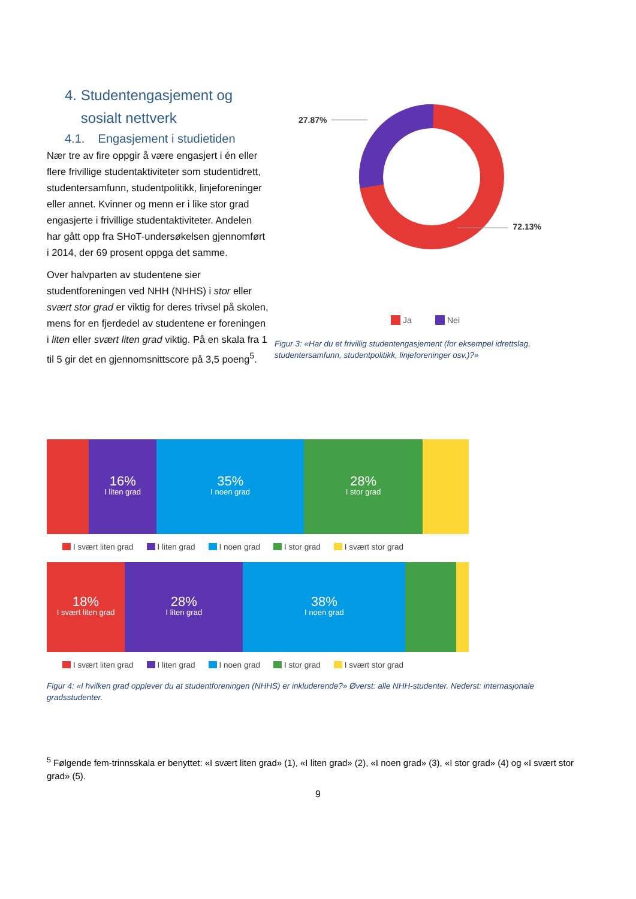4. Studentengasjement og
sosialt nettverk
4.1. Engasjement i studietiden
Nær tre av fire oppgir å være engasjert i én eller flere frivillige studentaktiviteter som studentidrett, studentersamfunn, studentpolitikk, linjeforeninger eller annet. Kvinner og menn er i like stor grad engasjerte i frivillige studentaktiviteter. Andelen har gått opp fra SHoT-undersøkelsen gjennomført i 2014, der 69 prosent oppga det samme.
Over halvparten av studentene sier studentforeningen ved NHH (NHHS) i stor eller svært stor grad er viktig for deres trivsel på skolen, mens for en fjerdedel av studentene er foreningen i liten eller svært liten grad viktig. På en skala fra 1 til 5 gir det en gjennomsnittscore på 3,5 poeng<sup>5</sup>.
27.87%
72.13%
Ja
Nei
Figur 3: «Har du et frivillig studentengasjement (for eksempel idrettslag, studentersamfunn, studentpolitikk, linjeforeninger osv.)?»
16%
I liten grad
35%
I noen grad
28%
I stor grad
I svært liten grad I liten grad I noen grad I stor grad I svært stor grad
18%
I svært liten grad
28%
I liten grad
38%
I noen grad
I svært liten grad I liten grad I noen grad I stor grad I svært stor grad
Figur 4: «I hvilken grad opplever du at studentforeningen (NHHS) er inkluderende?» Øverst: alle NHH-studenter. Nederst: internasjonale gradsstudenter.
<sup>5</sup> Følgende fem-trinnsskala er benyttet: «I svært liten grad» (1), «I liten grad» (2), «I noen grad» (3), «I stor grad» (4) og «I svært stor grad» (5).
9